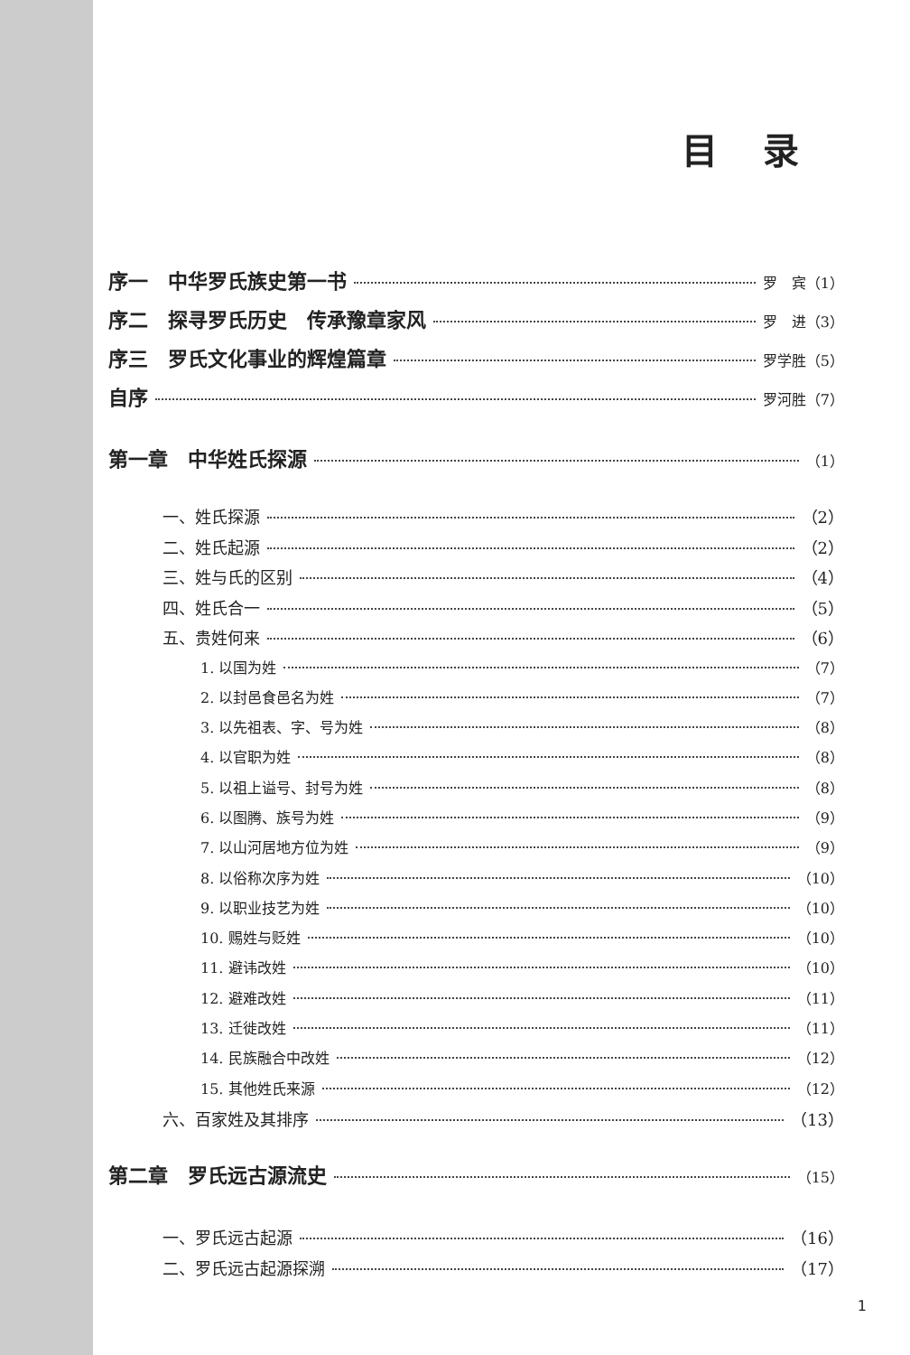目录
序一　中华罗氏族史第一书 罗　宾（1）
序二　探寻罗氏历史　传承豫章家风 罗　进（3）
序三　罗氏文化事业的辉煌篇章 罗学胜（5）
自序 罗河胜（7）
第一章　中华姓氏探源 （1）
一、姓氏探源 （2）
二、姓氏起源 （2）
三、姓与氏的区别 （4）
四、姓氏合一 （5）
五、贵姓何来 （6）
1. 以国为姓 （7）
2. 以封邑食邑名为姓 （7）
3. 以先祖表、字、号为姓 （8）
4. 以官职为姓 （8）
5. 以祖上谥号、封号为姓 （8）
6. 以图腾、族号为姓 （9）
7. 以山河居地方位为姓 （9）
8. 以俗称次序为姓 （10）
9. 以职业技艺为姓 （10）
10. 赐姓与贬姓 （10）
11. 避讳改姓 （10）
12. 避难改姓 （11）
13. 迁徙改姓 （11）
14. 民族融合中改姓 （12）
15. 其他姓氏来源 （12）
六、百家姓及其排序 （13）
第二章　罗氏远古源流史 （15）
一、罗氏远古起源 （16）
二、罗氏远古起源探溯 （17）
1